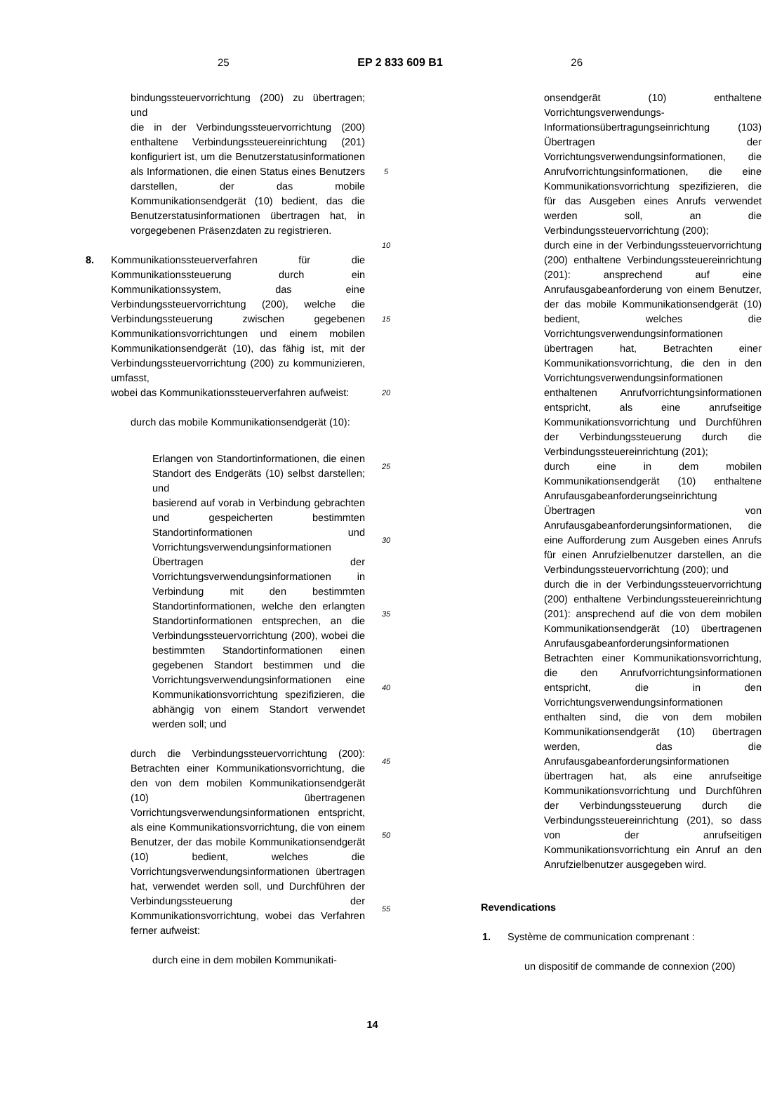25 EP 2 833 609 B1 26
bindungssteuervorrichtung (200) zu übertragen; und
die in der Verbindungssteuervorrichtung (200) enthaltene Verbindungssteuereinrichtung (201) konfiguriert ist, um die Benutzerstatusinformationen als Informationen, die einen Status eines Benutzers darstellen, der das mobile Kommunikationsendgerät (10) bedient, das die Benutzerstatusinformationen übertragen hat, in vorgegebenen Präsenzdaten zu registrieren.
8. Kommunikationssteuerverfahren für die Kommunikationssteuerung durch ein Kommunikationssystem, das eine Verbindungssteuervorrichtung (200), welche die Verbindungssteuerung zwischen gegebenen Kommunikationsvorrichtungen und einem mobilen Kommunikationsendgerät (10), das fähig ist, mit der Verbindungssteuervorrichtung (200) zu kommunizieren, umfasst,
wobei das Kommunikationssteuerverfahren aufweist:
durch das mobile Kommunikationsendgerät (10):
Erlangen von Standortinformationen, die einen Standort des Endgeräts (10) selbst darstellen; und
basierend auf vorab in Verbindung gebrachten und gespeicherten bestimmten Standortinformationen und Vorrichtungsverwendungsinformationen Übertragen der Vorrichtungsverwendungsinformationen in Verbindung mit den bestimmten Standortinformationen, welche den erlangten Standortinformationen entsprechen, an die Verbindungssteuervorrichtung (200), wobei die bestimmten Standortinformationen einen gegebenen Standort bestimmen und die Vorrichtungsverwendungsinformationen eine Kommunikationsvorrichtung spezifizieren, die abhängig von einem Standort verwendet werden soll; und
durch die Verbindungssteuervorrichtung (200): Betrachten einer Kommunikationsvorrichtung, die den von dem mobilen Kommunikationsendgerät (10) übertragenen Vorrichtungsverwendungsinformationen entspricht, als eine Kommunikationsvorrichtung, die von einem Benutzer, der das mobile Kommunikationsendgerät (10) bedient, welches die Vorrichtungsverwendungsinformationen übertragen hat, verwendet werden soll, und Durchführen der Verbindungssteuerung der Kommunikationsvorrichtung, wobei das Verfahren ferner aufweist:
durch eine in dem mobilen Kommunikati-
5
10
15
20
25
30
35
40
45
50
55
onsendgerät (10) enthaltene Vorrichtungsverwendungs-Informationsübertragungseinrichtung (103) Übertragen der Vorrichtungsverwendungsinformationen, die Anrufvorrichtungsinformationen, die eine Kommunikationsvorrichtung spezifizieren, die für das Ausgeben eines Anrufs verwendet werden soll, an die Verbindungssteuervorrichtung (200);
durch eine in der Verbindungssteuervorrichtung (200) enthaltene Verbindungssteuereinrichtung (201): ansprechend auf eine Anrufausgabeanforderung von einem Benutzer, der das mobile Kommunikationsendgerät (10) bedient, welches die Vorrichtungsverwendungsinformationen übertragen hat, Betrachten einer Kommunikationsvorrichtung, die den in den Vorrichtungsverwendungsinformationen enthaltenen Anrufvorrichtungsinformationen entspricht, als eine anrufseitige Kommunikationsvorrichtung und Durchführen der Verbindungssteuerung durch die Verbindungssteuereinrichtung (201);
durch eine in dem mobilen Kommunikationsendgerät (10) enthaltene Anrufausgabeanforderungseinrichtung Übertragen von Anrufausgabeanforderungsinformationen, die eine Aufforderung zum Ausgeben eines Anrufs für einen Anrufzielbenutzer darstellen, an die Verbindungssteuervorrichtung (200); und
durch die in der Verbindungssteuervorrichtung (200) enthaltene Verbindungssteuereinrichtung (201): ansprechend auf die von dem mobilen Kommunikationsendgerät (10) übertragenen Anrufausgabeanforderungsinformationen Betrachten einer Kommunikationsvorrichtung, die den Anrufvorrichtungsinformationen entspricht, die in den Vorrichtungsverwendungsinformationen enthalten sind, die von dem mobilen Kommunikationsendgerät (10) übertragen werden, das die Anrufausgabeanforderungsinformationen übertragen hat, als eine anrufseitige Kommunikationsvorrichtung und Durchführen der Verbindungssteuerung durch die Verbindungssteuereinrichtung (201), so dass von der anrufseitigen Kommunikationsvorrichtung ein Anruf an den Anrufzielbenutzer ausgegeben wird.
Revendications
1. Système de communication comprenant :
un dispositif de commande de connexion (200)
14